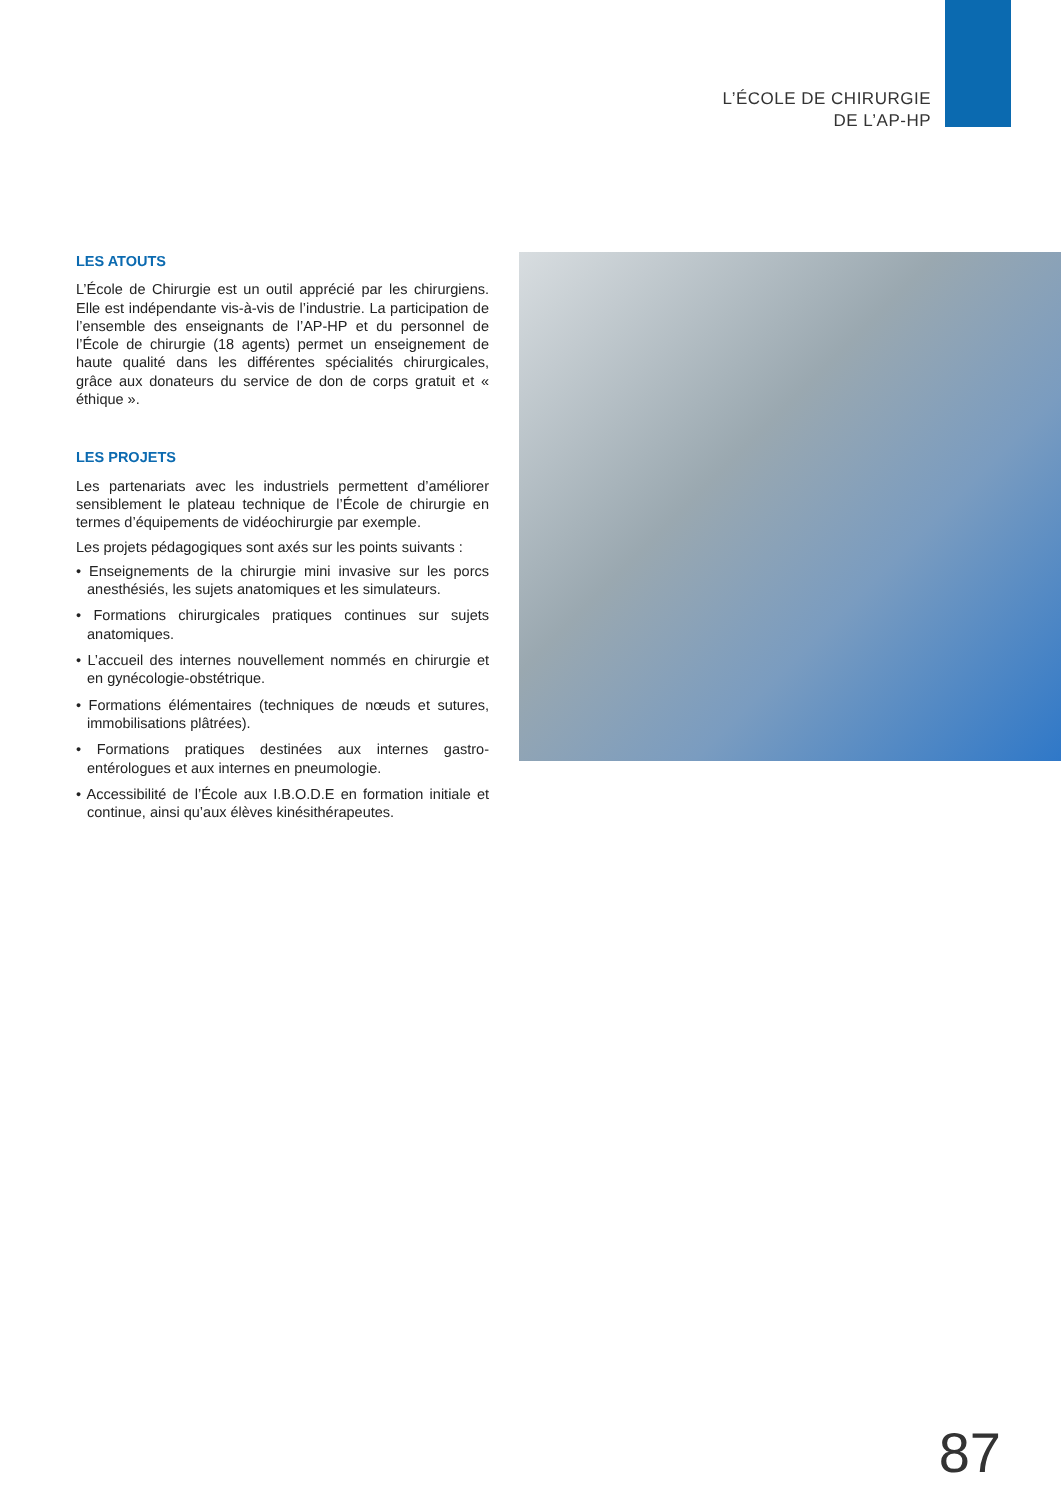L’ÉCOLE DE CHIRURGIE
DE L’AP-HP
LES ATOUTS
L’École de Chirurgie est un outil apprécié par les chirurgiens. Elle est indépendante vis-à-vis de l’industrie. La participation de l’ensemble des enseignants de l’AP-HP et du personnel de l’École de chirurgie (18 agents) permet un enseignement de haute qualité dans les différentes spécialités chirurgicales, grâce aux donateurs du service de don de corps gratuit et « éthique ».
LES PROJETS
Les partenariats avec les industriels permettent d’améliorer sensiblement le plateau technique de l’École de chirurgie en termes d’équipements de vidéochirurgie par exemple.
Les projets pédagogiques sont axés sur les points suivants :
• Enseignements de la chirurgie mini invasive sur les porcs anesthésiés, les sujets anatomiques et les simulateurs.
• Formations chirurgicales pratiques continues sur sujets anatomiques.
• L’accueil des internes nouvellement nommés en chirurgie et en gynécologie-obstétrique.
• Formations élémentaires (techniques de nœuds et sutures, immobilisations plâtrées).
• Formations pratiques destinées aux internes gastro-entérologues et aux internes en pneumologie.
• Accessibilité de l’École aux I.B.O.D.E en formation initiale et continue, ainsi qu’aux élèves kinésithérapeutes.
87